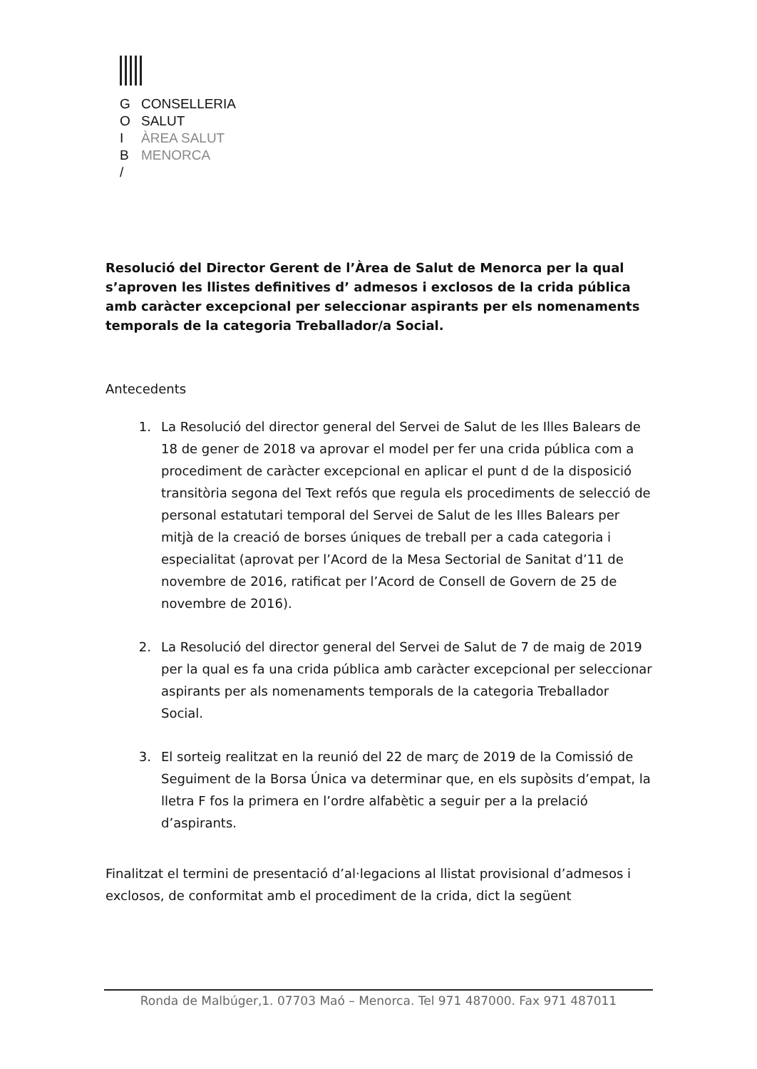G CONSELLERIA
O SALUT
I ÀREA SALUT
B MENORCA
/
Resolució del Director Gerent de l’Àrea de Salut de Menorca per la qual s’aproven les llistes definitives d’ admesos i exclosos de la crida pública amb caràcter excepcional per seleccionar aspirants per els nomenaments temporals de la categoria Treballador/a Social.
Antecedents
1. La Resolució del director general del Servei de Salut de les Illes Balears de 18 de gener de 2018 va aprovar el model per fer una crida pública com a procediment de caràcter excepcional en aplicar el punt d de la disposició transitòria segona del Text refós que regula els procediments de selecció de personal estatutari temporal del Servei de Salut de les Illes Balears per mitjà de la creació de borses úniques de treball per a cada categoria i especialitat (aprovat per l’Acord de la Mesa Sectorial de Sanitat d’11 de novembre de 2016, ratificat per l’Acord de Consell de Govern de 25 de novembre de 2016).
2. La Resolució del director general del Servei de Salut de 7 de maig de 2019 per la qual es fa una crida pública amb caràcter excepcional per seleccionar aspirants per als nomenaments temporals de la categoria Treballador Social.
3. El sorteig realitzat en la reunió del 22 de març de 2019 de la Comissió de Seguiment de la Borsa Única va determinar que, en els supòsits d’empat, la lletra F fos la primera en l’ordre alfabètic a seguir per a la prelació d’aspirants.
Finalitzat el termini de presentació d’al·legacions al llistat provisional d’admesos i exclosos, de conformitat amb el procediment de la crida, dict la següent
Ronda de Malbúger,1. 07703 Maó – Menorca. Tel 971 487000. Fax 971 487011